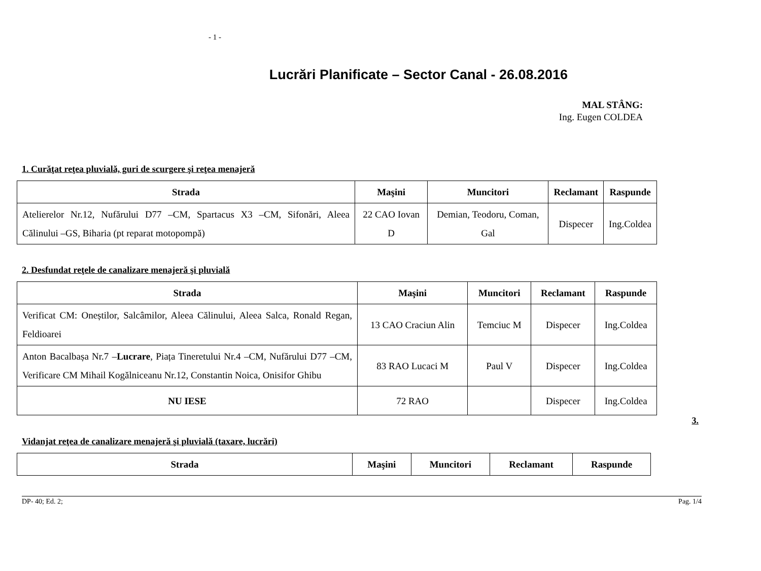- 1 -
Lucrări Planificate – Sector Canal - 26.08.2016
MAL STÂNG:
Ing. Eugen COLDEA
1. Curăţat reţea pluvială, guri de scurgere şi reţea menajeră
| Strada | Maşini | Muncitori | Reclamant | Raspunde |
| --- | --- | --- | --- | --- |
| Atelierelor Nr.12, Nufărului D77 –CM, Spartacus X3 –CM, Sifonări, Aleea Călinului –GS, Biharia (pt reparat motopompă) | 22 CAO Iovan D | Demian, Teodoru, Coman, Gal | Dispecer | Ing.Coldea |
2. Desfundat reţele de canalizare menajeră şi pluvială
| Strada | Maşini | Muncitori | Reclamant | Raspunde |
| --- | --- | --- | --- | --- |
| Verificat CM: Oneștilor, Salcâmilor, Aleea Călinului, Aleea Salca, Ronald Regan, Feldioarei | 13 CAO Craciun Alin | Temciuc M | Dispecer | Ing.Coldea |
| Anton Bacalbașa Nr.7 – Lucrare , Piața Tineretului Nr.4 –CM, Nufărului D77 –CM, Verificare CM Mihail Kogălniceanu Nr.12, Constantin Noica, Onisifor Ghibu | 83 RAO Lucaci M | Paul V | Dispecer | Ing.Coldea |
| NU IESE | 72 RAO | | Dispecer | Ing.Coldea |
3.
Vidanjat reţea de canalizare menajeră şi pluvială (taxare, lucrări)
| Strada | Maşini | Muncitori | Reclamant | Raspunde |
| --- | --- | --- | --- | --- |
DP- 40; Ed. 2; Pag. 1/4